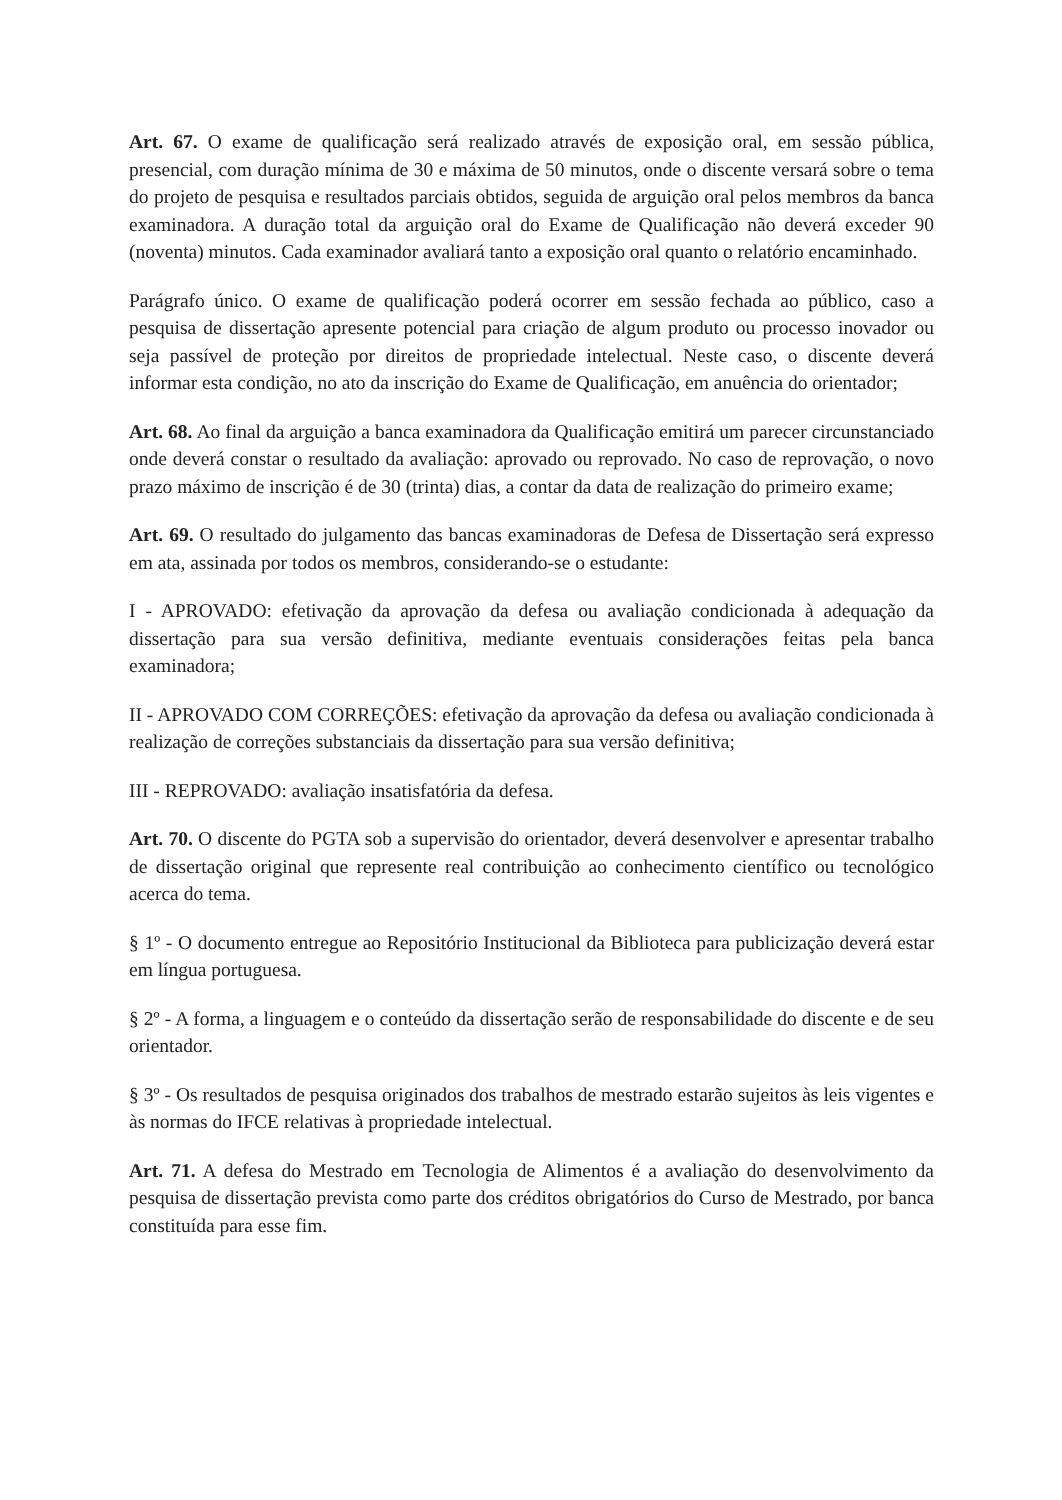Art. 67. O exame de qualificação será realizado através de exposição oral, em sessão pública, presencial, com duração mínima de 30 e máxima de 50 minutos, onde o discente versará sobre o tema do projeto de pesquisa e resultados parciais obtidos, seguida de arguição oral pelos membros da banca examinadora. A duração total da arguição oral do Exame de Qualificação não deverá exceder 90 (noventa) minutos. Cada examinador avaliará tanto a exposição oral quanto o relatório encaminhado.
Parágrafo único. O exame de qualificação poderá ocorrer em sessão fechada ao público, caso a pesquisa de dissertação apresente potencial para criação de algum produto ou processo inovador ou seja passível de proteção por direitos de propriedade intelectual. Neste caso, o discente deverá informar esta condição, no ato da inscrição do Exame de Qualificação, em anuência do orientador;
Art. 68. Ao final da arguição a banca examinadora da Qualificação emitirá um parecer circunstanciado onde deverá constar o resultado da avaliação: aprovado ou reprovado. No caso de reprovação, o novo prazo máximo de inscrição é de 30 (trinta) dias, a contar da data de realização do primeiro exame;
Art. 69. O resultado do julgamento das bancas examinadoras de Defesa de Dissertação será expresso em ata, assinada por todos os membros, considerando-se o estudante:
I - APROVADO: efetivação da aprovação da defesa ou avaliação condicionada à adequação da dissertação para sua versão definitiva, mediante eventuais considerações feitas pela banca examinadora;
II - APROVADO COM CORREÇÕES: efetivação da aprovação da defesa ou avaliação condicionada à realização de correções substanciais da dissertação para sua versão definitiva;
III - REPROVADO: avaliação insatisfatória da defesa.
Art. 70. O discente do PGTA sob a supervisão do orientador, deverá desenvolver e apresentar trabalho de dissertação original que represente real contribuição ao conhecimento científico ou tecnológico acerca do tema.
§ 1º - O documento entregue ao Repositório Institucional da Biblioteca para publicização deverá estar em língua portuguesa.
§ 2º - A forma, a linguagem e o conteúdo da dissertação serão de responsabilidade do discente e de seu orientador.
§ 3º - Os resultados de pesquisa originados dos trabalhos de mestrado estarão sujeitos às leis vigentes e às normas do IFCE relativas à propriedade intelectual.
Art. 71. A defesa do Mestrado em Tecnologia de Alimentos é a avaliação do desenvolvimento da pesquisa de dissertação prevista como parte dos créditos obrigatórios do Curso de Mestrado, por banca constituída para esse fim.